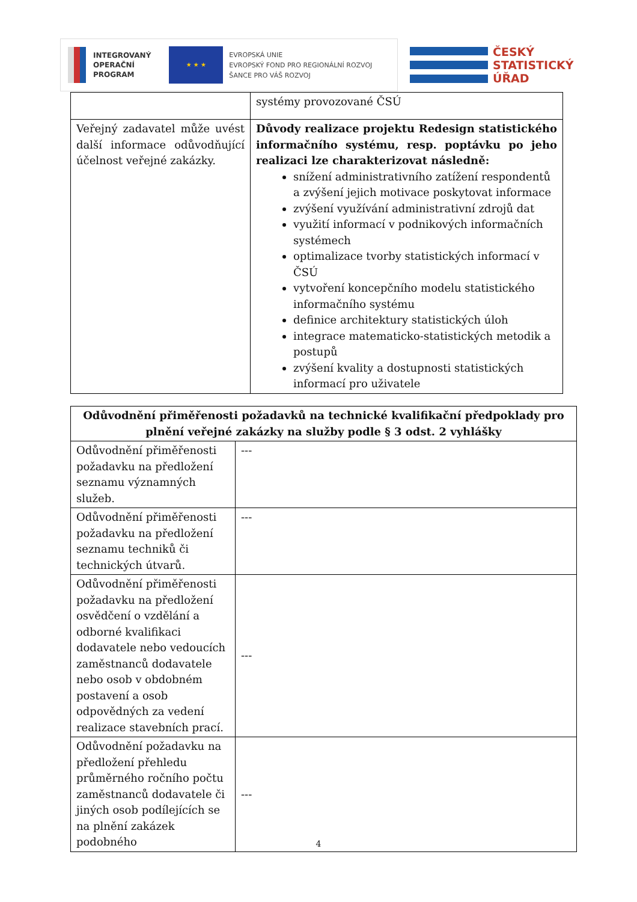INTEGROVANÝ
OPERAČNÍ
PROGRAM
★ ★ ★
EVROPSKÁ UNIE
EVROPSKÝ FOND PRO REGIONÁLNÍ ROZVOJ
ŠANCE PRO VÁŠ ROZVOJ
ČESKÝ
STATISTICKÝ
ÚŘAD
| | systémy provozované ČSÚ |
| Veřejný zadavatel může uvést další informace odůvodňující účelnost veřejné zakázky. | Důvody realizace projektu Redesign statistického informačního systému, resp. poptávku po jeho realizaci lze charakterizovat následně: snížení administrativního zatížení respondentů a zvýšení jejich motivace poskytovat informace zvýšení využívání administrativní zdrojů dat využití informací v podnikových informačních systémech optimalizace tvorby statistických informací v ČSÚ vytvoření koncepčního modelu statistického informačního systému definice architektury statistických úloh integrace matematicko-statistických metodik a postupů zvýšení kvality a dostupnosti statistických informací pro uživatele |
| Odůvodnění přiměřenosti požadavků na technické kvalifikační předpoklady pro plnění veřejné zakázky na služby podle § 3 odst. 2 vyhlášky | |
| --- | --- |
| Odůvodnění přiměřenosti požadavku na předložení seznamu významných služeb. | --- |
| Odůvodnění přiměřenosti požadavku na předložení seznamu techniků či technických útvarů. | --- |
| Odůvodnění přiměřenosti požadavku na předložení osvědčení o vzdělání a odborné kvalifikaci dodavatele nebo vedoucích zaměstnanců dodavatele nebo osob v obdobném postavení a osob odpovědných za vedení realizace stavebních prací. | --- |
| Odůvodnění požadavku na předložení přehledu průměrného ročního počtu zaměstnanců dodavatele či jiných osob podílejících se na plnění zakázek podobného | --- |
4